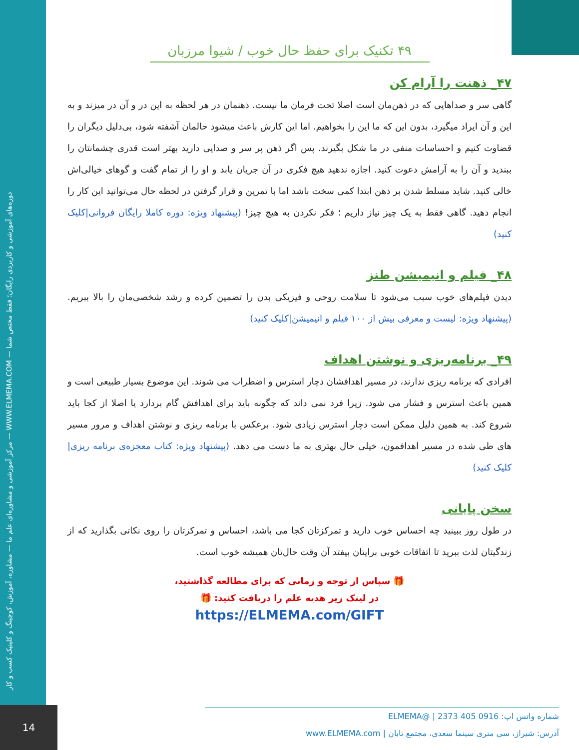مرکز آموزشی و مشاوره‌ای علم ما — مشاوره، آموزش، کوچینگ و کلینیک کسب و کار — WWW.ELMEMA.COM — دوره‌های آموزشی و کاربردی رایگان؛ فقط مختص شما
۴۹ تکنیک برای حفظ حال خوب / شیوا مرزبان
۴۷_ ذهنت را آرام کن
گاهی سر و صداهایی که در ذهن‌مان است اصلا تحت فرمان ما نیست. ذهنمان در هر لحظه به این در و آن در میزند و به این و آن ایراد میگیرد، بدون این که ما این را بخواهیم. اما این کارش باعث میشود حالمان آشفته شود، بی‌دلیل دیگران را قضاوت کنیم و احساسات منفی در ما شکل بگیرند. پس اگر ذهن پر سر و صدایی دارید بهتر است قدری چشمانتان را ببندید و آن را به آرامش دعوت کنید. اجازه ندهید هیچ فکری در آن جریان یابد و او را از تمام گفت و گوهای خیالی‌اش خالی کنید. شاید مسلط شدن بر ذهن ابتدا کمی سخت باشد اما با تمرین و قرار گرفتن در لحظه حال می‌توانید این کار را انجام دهید. گاهی فقط به یک چیز نیاز داریم ؛ فکر نکردن به هیچ چیز! (پیشنهاد ویژه: دوره کاملا رایگان فروانی|کلیک کنید)
۴۸_ فیلم و انیمیشن طنز
دیدن فیلم‌های خوب سبب می‌شود تا سلامت روحی و فیزیکی بدن را تضمین کرده و رشد شخصی‌مان را بالا ببریم. (پیشنهاد ویژه: لیست و معرفی بیش از ۱۰۰ فیلم و انیمیشن|کلیک کنید)
۴۹_ برنامه‌ریزی و نوشتن اهداف
افرادی که برنامه ریزی ندارند، در مسیر اهدافشان دچار استرس و اضطراب می شوند. این موضوع بسیار طبیعی است و همین باعث استرس و فشار می شود. زیرا فرد نمی داند که چگونه باید برای اهدافش گام بردارد یا اصلا از کجا باید شروع کند. به همین دلیل ممکن است دچار استرس زیادی شود. برعکس با برنامه ریزی و نوشتن اهداف و مرور مسیر های طی شده در مسیر اهدافمون، خیلی حال بهتری به ما دست می دهد. (پیشنهاد ویژه: کتاب معجزه‌ی برنامه ریزی|کلیک کنید)
سخن پایانی
در طول روز ببینید چه احساس خوب دارید و تمرکزتان کجا می باشد، احساس و تمرکزتان را روی نکاتی بگذارید که از زندگیتان لذت ببرید تا اتفاقات خوبی برایتان بیفتد آن وقت حال‌تان همیشه خوب است.
🎁 سپاس از توجه و زمانی که برای مطالعه گذاشتید،
در لینک زیر هدیه علم را دریافت کنید: 🎁
https://ELMEMA.com/GIFT
14
شماره واتس اپ: 0916 405 2373 | @ELMEMA
آدرس: شیراز، سی متری سینما سعدی، مجتمع تابان | www.ELMEMA.com